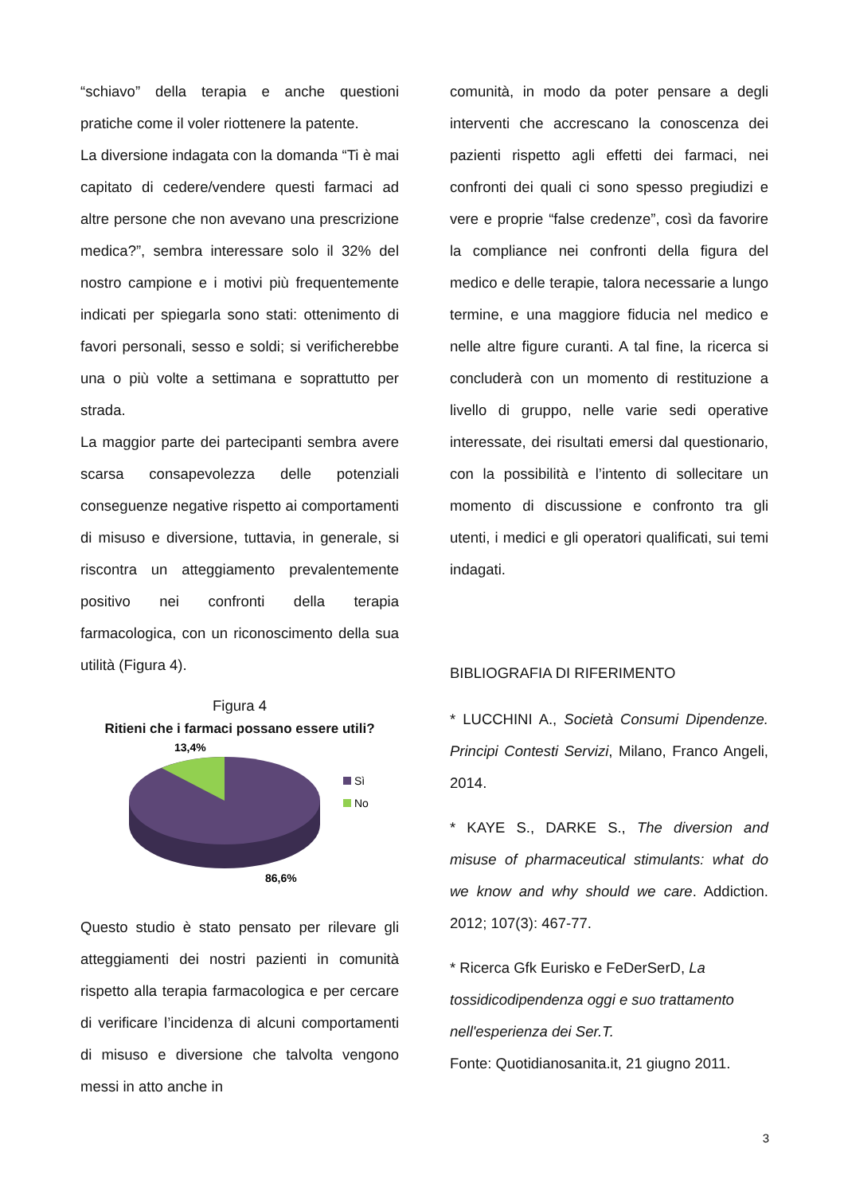“schiavo” della terapia e anche questioni pratiche come il voler riottenere la patente.
La diversione indagata con la domanda “Ti è mai capitato di cedere/vendere questi farmaci ad altre persone che non avevano una prescrizione medica?”, sembra interessare solo il 32% del nostro campione e i motivi più frequentemente indicati per spiegarla sono stati: ottenimento di favori personali, sesso e soldi; si verificherebbe una o più volte a settimana e soprattutto per strada.
La maggior parte dei partecipanti sembra avere scarsa consapevolezza delle potenziali conseguenze negative rispetto ai comportamenti di misuso e diversione, tuttavia, in generale, si riscontra un atteggiamento prevalentemente positivo nei confronti della terapia farmacologica, con un riconoscimento della sua utilità (Figura 4).
Figura 4
Ritieni che i farmaci possano essere utili?
13,4%
Sì
No
86,6%
Questo studio è stato pensato per rilevare gli atteggiamenti dei nostri pazienti in comunità rispetto alla terapia farmacologica e per cercare di verificare l’incidenza di alcuni comportamenti di misuso e diversione che talvolta vengono messi in atto anche in
comunità, in modo da poter pensare a degli interventi che accrescano la conoscenza dei pazienti rispetto agli effetti dei farmaci, nei confronti dei quali ci sono spesso pregiudizi e vere e proprie “false credenze”, così da favorire la compliance nei confronti della figura del medico e delle terapie, talora necessarie a lungo termine, e una maggiore fiducia nel medico e nelle altre figure curanti. A tal fine, la ricerca si concluderà con un momento di restituzione a livello di gruppo, nelle varie sedi operative interessate, dei risultati emersi dal questionario, con la possibilità e l’intento di sollecitare un momento di discussione e confronto tra gli utenti, i medici e gli operatori qualificati, sui temi indagati.
BIBLIOGRAFIA DI RIFERIMENTO
* LUCCHINI A., Società Consumi Dipendenze. Principi Contesti Servizi, Milano, Franco Angeli, 2014.
* KAYE S., DARKE S., The diversion and misuse of pharmaceutical stimulants: what do we know and why should we care. Addiction. 2012; 107(3): 467-77.
* Ricerca Gfk Eurisko e FeDerSerD, La tossidicodipendenza oggi e suo trattamento nell'esperienza dei Ser.T.
Fonte: Quotidianosanita.it, 21 giugno 2011.
3